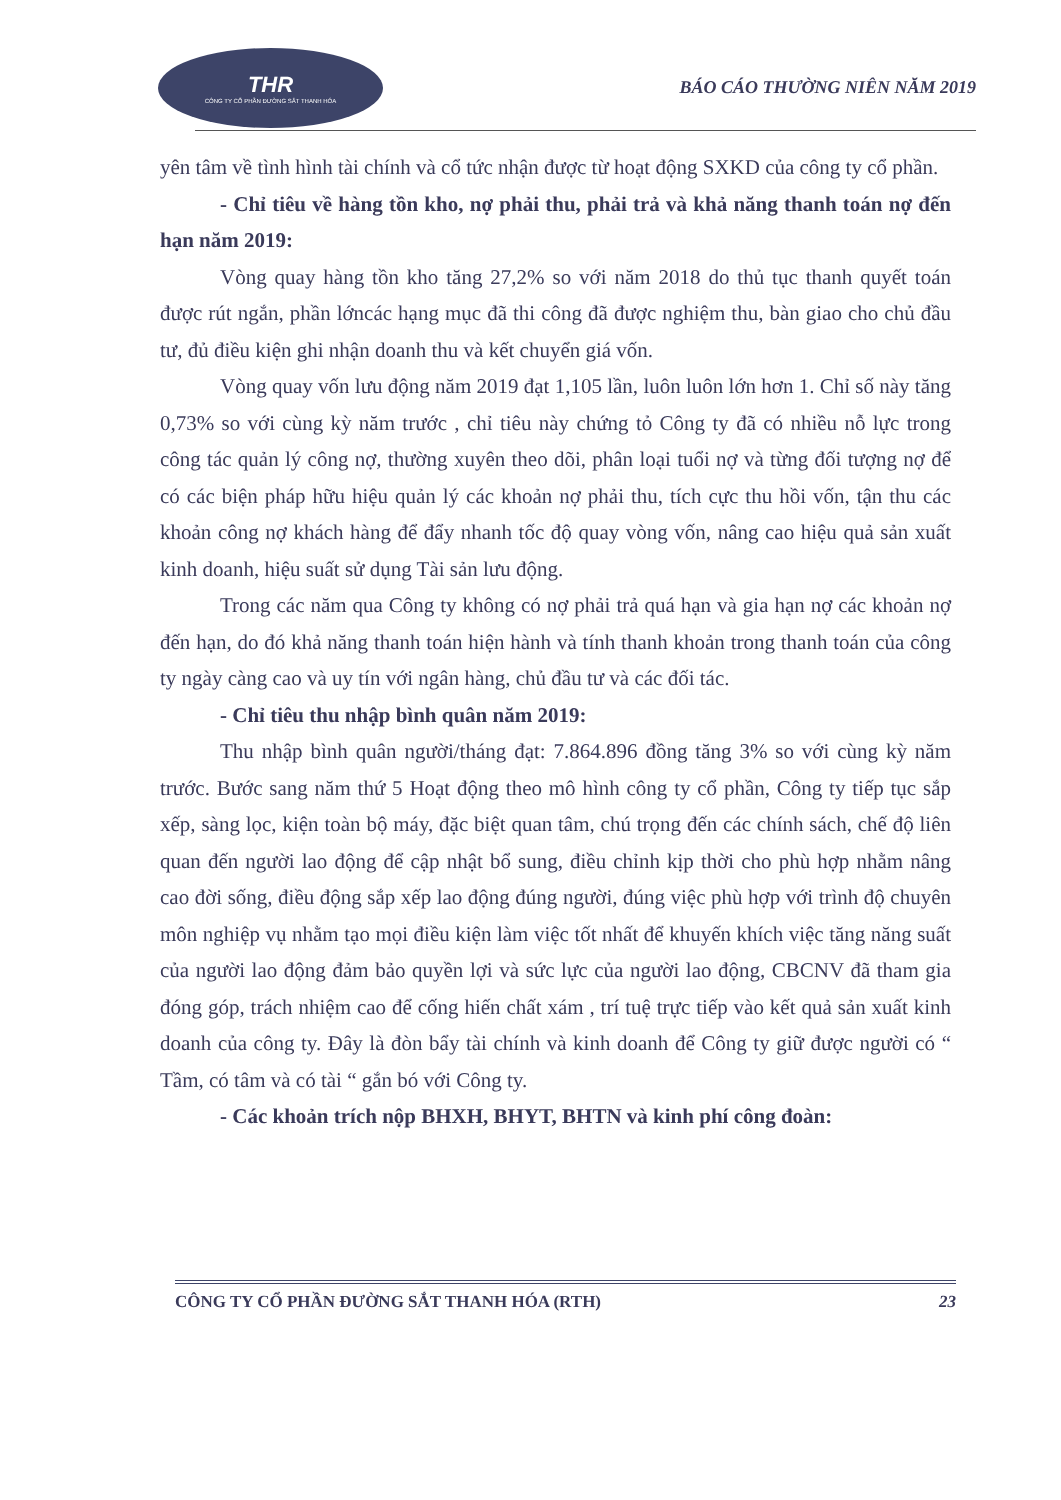THR
CÔNG TY CỔ PHẦN ĐƯỜNG SẮT THANH HÓA
BÁO CÁO THƯỜNG NIÊN NĂM 2019
yên tâm về tình hình tài chính và cổ tức nhận được từ hoạt động SXKD của công ty cổ phần.
- Chỉ tiêu về hàng tồn kho, nợ phải thu, phải trả và khả năng thanh toán nợ đến hạn năm 2019:
Vòng quay hàng tồn kho tăng 27,2% so với năm 2018 do thủ tục thanh quyết toán được rút ngắn, phần lớncác hạng mục đã thi công đã được nghiệm thu, bàn giao cho chủ đầu tư, đủ điều kiện ghi nhận doanh thu và kết chuyển giá vốn.
Vòng quay vốn lưu động năm 2019 đạt 1,105 lần, luôn luôn lớn hơn 1. Chỉ số này tăng 0,73% so với cùng kỳ năm trước , chỉ tiêu này chứng tỏ Công ty đã có nhiều nỗ lực trong công tác quản lý công nợ, thường xuyên theo dõi, phân loại tuổi nợ và từng đối tượng nợ để có các biện pháp hữu hiệu quản lý các khoản nợ phải thu, tích cực thu hồi vốn, tận thu các khoản công nợ khách hàng để đẩy nhanh tốc độ quay vòng vốn, nâng cao hiệu quả sản xuất kinh doanh, hiệu suất sử dụng Tài sản lưu động.
Trong các năm qua Công ty không có nợ phải trả quá hạn và gia hạn nợ các khoản nợ đến hạn, do đó khả năng thanh toán hiện hành và tính thanh khoản trong thanh toán của công ty ngày càng cao và uy tín với ngân hàng, chủ đầu tư và các đối tác.
- Chỉ tiêu thu nhập bình quân năm 2019:
Thu nhập bình quân người/tháng đạt: 7.864.896 đồng tăng 3% so với cùng kỳ năm trước. Bước sang năm thứ 5 Hoạt động theo mô hình công ty cổ phần, Công ty tiếp tục sắp xếp, sàng lọc, kiện toàn bộ máy, đặc biệt quan tâm, chú trọng đến các chính sách, chế độ liên quan đến người lao động để cập nhật bổ sung, điều chỉnh kịp thời cho phù hợp nhằm nâng cao đời sống, điều động sắp xếp lao động đúng người, đúng việc phù hợp với trình độ chuyên môn nghiệp vụ nhằm tạo mọi điều kiện làm việc tốt nhất để khuyến khích việc tăng năng suất của người lao động đảm bảo quyền lợi và sức lực của người lao động, CBCNV đã tham gia đóng góp, trách nhiệm cao để cống hiến chất xám , trí tuệ trực tiếp vào kết quả sản xuất kinh doanh của công ty. Đây là đòn bẩy tài chính và kinh doanh để Công ty giữ được người có “ Tầm, có tâm và có tài “ gắn bó với Công ty.
- Các khoản trích nộp BHXH, BHYT, BHTN và kinh phí công đoàn:
CÔNG TY CỔ PHẦN ĐƯỜNG SẮT THANH HÓA (RTH) 23